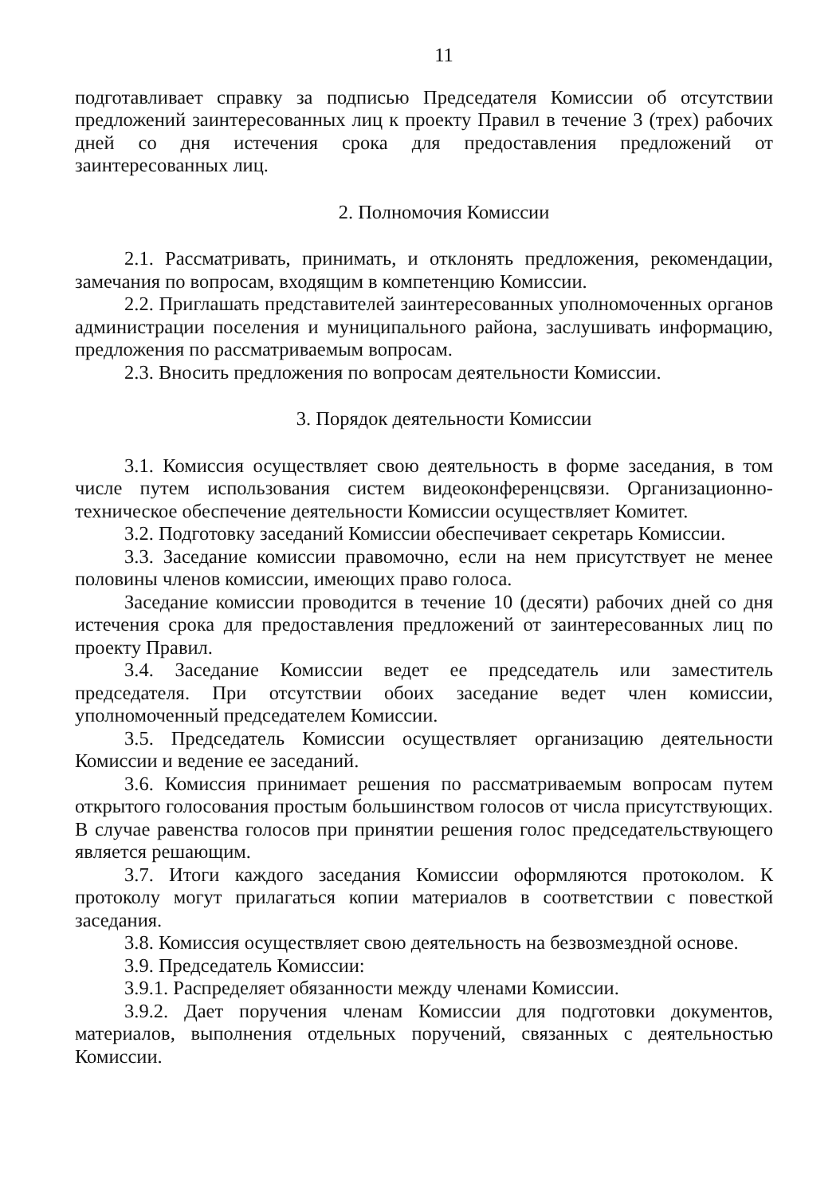11
подготавливает справку за подписью Председателя Комиссии об отсутствии предложений заинтересованных лиц к проекту Правил в течение 3 (трех) рабочих дней со дня истечения срока для предоставления предложений от заинтересованных лиц.
2. Полномочия Комиссии
2.1. Рассматривать, принимать, и отклонять предложения, рекомендации, замечания по вопросам, входящим в компетенцию Комиссии.
2.2. Приглашать представителей заинтересованных уполномоченных органов администрации поселения и муниципального района, заслушивать информацию, предложения по рассматриваемым вопросам.
2.3. Вносить предложения по вопросам деятельности Комиссии.
3. Порядок деятельности Комиссии
3.1. Комиссия осуществляет свою деятельность в форме заседания, в том числе путем использования систем видеоконференцсвязи. Организационно-техническое обеспечение деятельности Комиссии осуществляет Комитет.
3.2. Подготовку заседаний Комиссии обеспечивает секретарь Комиссии.
3.3. Заседание комиссии правомочно, если на нем присутствует не менее половины членов комиссии, имеющих право голоса.
Заседание комиссии проводится в течение 10 (десяти) рабочих дней со дня истечения срока для предоставления предложений от заинтересованных лиц по проекту Правил.
3.4. Заседание Комиссии ведет ее председатель или заместитель председателя. При отсутствии обоих заседание ведет член комиссии, уполномоченный председателем Комиссии.
3.5. Председатель Комиссии осуществляет организацию деятельности Комиссии и ведение ее заседаний.
3.6. Комиссия принимает решения по рассматриваемым вопросам путем открытого голосования простым большинством голосов от числа присутствующих. В случае равенства голосов при принятии решения голос председательствующего является решающим.
3.7. Итоги каждого заседания Комиссии оформляются протоколом. К протоколу могут прилагаться копии материалов в соответствии с повесткой заседания.
3.8. Комиссия осуществляет свою деятельность на безвозмездной основе.
3.9. Председатель Комиссии:
3.9.1. Распределяет обязанности между членами Комиссии.
3.9.2. Дает поручения членам Комиссии для подготовки документов, материалов, выполнения отдельных поручений, связанных с деятельностью Комиссии.